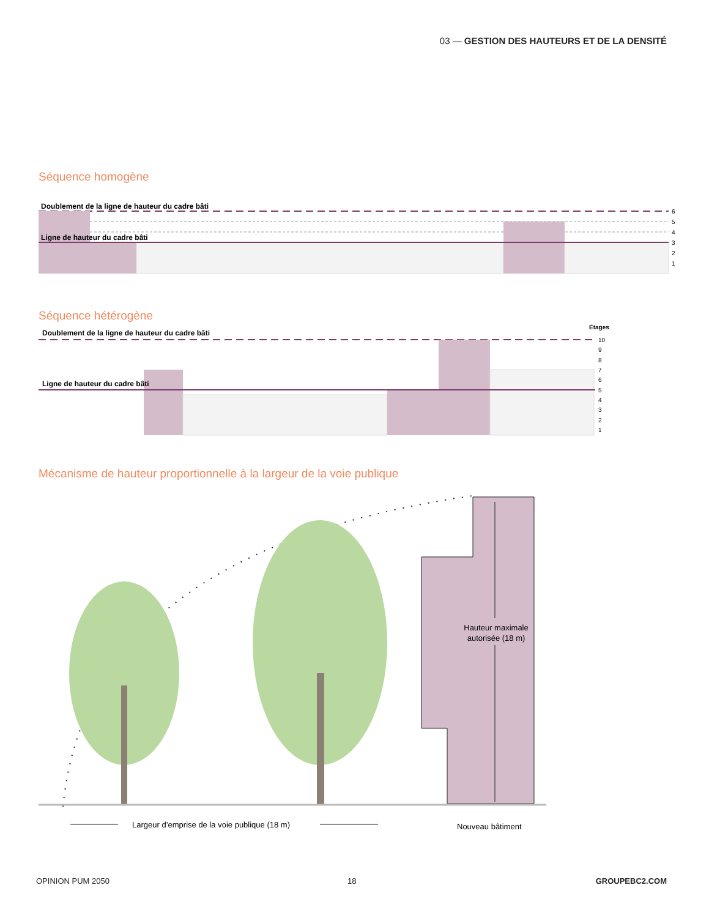03 — GESTION DES HAUTEURS ET DE LA DENSITÉ
Séquence homogène
Doublement de la ligne de hauteur du cadre bâti
Ligne de hauteur du cadre bâti
6
5
4
3
2
1
Séquence hétérogène
Doublement de la ligne de hauteur du cadre bâti
Ligne de hauteur du cadre bâti
Étages
10
9
8
7
6
5
4
3
2
1
Mécanisme de hauteur proportionnelle à la largeur de la voie publique
Hauteur maximale
autorisée (18 m)
Largeur d’emprise de la voie publique (18 m)
Nouveau bâtiment
OPINION PUM 2050 18 GROUPEBC2.COM